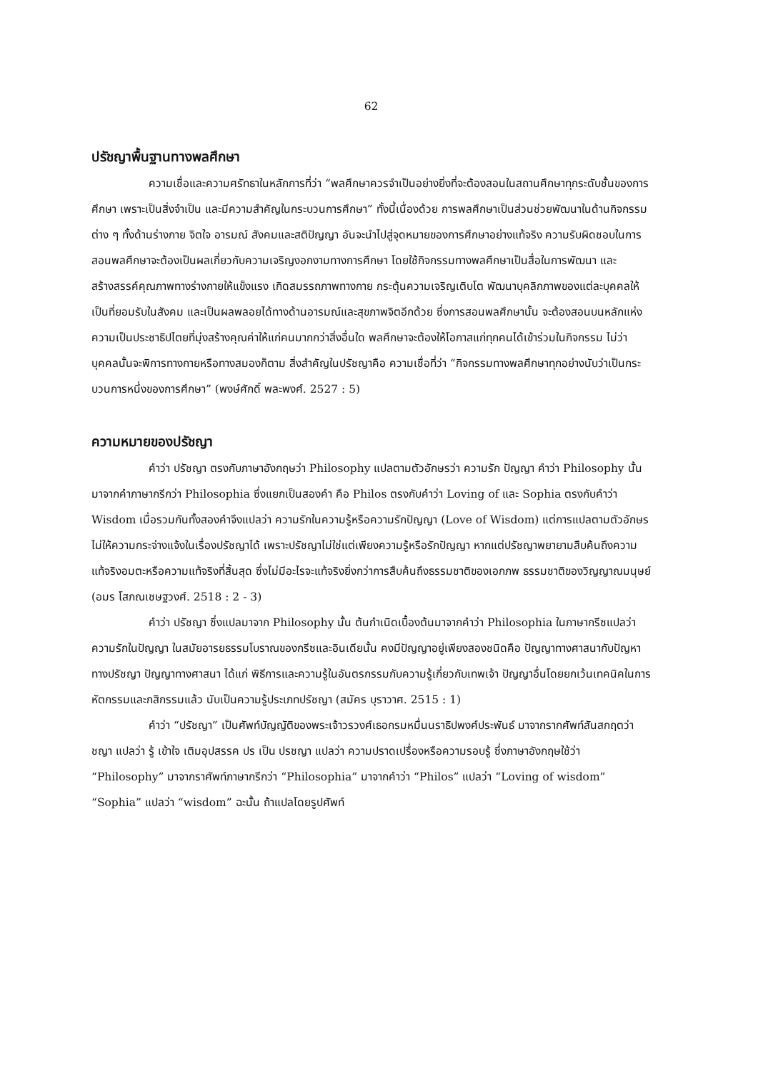62
ปรัชญาพื้นฐานทางพลศึกษา
ความเชื่อและความศรัทธาในหลักการที่ว่า “พลศึกษาควรจำเป็นอย่างยิ่งที่จะต้องสอนในสถานศึกษาทุกระดับชั้นของการศึกษา เพราะเป็นสิ่งจำเป็น และมีความสำคัญในกระบวนการศึกษา” ทั้งนี้เนื่องด้วย การพลศึกษาเป็นส่วนช่วยพัฒนาในด้านกิจกรรมต่าง ๆ ทั้งด้านร่างกาย จิตใจ อารมณ์ สังคมและสติปัญญา อันจะนำไปสู่จุดหมายของการศึกษาอย่างแท้จริง ความรับผิดชอบในการสอนพลศึกษาจะต้องเป็นผลเกี่ยวกับความเจริญงอกงามทางการศึกษา โดยใช้กิจกรรมทางพลศึกษาเป็นสื่อในการพัฒนา และสร้างสรรค์คุณภาพทางร่างกายให้แข็งแรง เกิดสมรรถภาพทางกาย กระตุ้นความเจริญเติบโต พัฒนาบุคลิกภาพของแต่ละบุคคลให้เป็นที่ยอมรับในสังคม และเป็นผลพลอยได้ทางด้านอารมณ์และสุขภาพจิตอีกด้วย ซึ่งการสอนพลศึกษานั้น จะต้องสอนบนหลักแห่งความเป็นประชาธิปไตยที่มุ่งสร้างคุณค่าให้แก่คนมากกว่าสิ่งอื่นใด พลศึกษาจะต้องให้โอกาสแก่ทุกคนได้เข้าร่วมในกิจกรรม ไม่ว่าบุคคลนั้นจะพิการทางกายหรือทางสมองก็ตาม สิ่งสำคัญในปรัชญาคือ ความเชื่อที่ว่า “กิจกรรมทางพลศึกษาทุกอย่างนับว่าเป็นกระบวนการหนึ่งของการศึกษา” (พงษ์ศักดิ์ พละพงศ์. 2527 : 5)
ความหมายของปรัชญา
คำว่า ปรัชญา ตรงกับภาษาอังกฤษว่า Philosophy แปลตามตัวอักษรว่า ความรัก ปัญญา คำว่า Philosophy นั้น มาจากคำภาษากรีกว่า Philosophia ซึ่งแยกเป็นสองคำ คือ Philos ตรงกับคำว่า Loving of และ Sophia ตรงกับคำว่า Wisdom เมื่อรวมกันทั้งสองคำจึงแปลว่า ความรักในความรู้หรือความรักปัญญา (Love of Wisdom) แต่การแปลตามตัวอักษรไม่ให้ความกระจ่างแจ้งในเรื่องปรัชญาได้ เพราะปรัชญาไม่ใช่แต่เพียงความรู้หรือรักปัญญา หากแต่ปรัชญาพยายามสืบค้นถึงความแท้จริงอมตะหรือความแท้จริงที่สิ้นสุด ซึ่งไม่มีอะไรจะแท้จริงยิ่งกว่าการสืบค้นถึงธรรมชาติของเอกภพ ธรรมชาติของวิญญาณมนุษย์ (อมร โสภณเชษฐวงศ์. 2518 : 2 - 3)
คำว่า ปรัชญา ซึ่งแปลมาจาก Philosophy นั้น ต้นกำเนิดเบื้องต้นมาจากคำว่า Philosophia ในภาษากรีซแปลว่า ความรักในปัญญา ในสมัยอารยธรรมโบราณของกรีซและอินเดียนั้น คงมีปัญญาอยู่เพียงสองชนิดคือ ปัญญาทางศาสนากับปัญหาทางปรัชญา ปัญญาทางศาสนา ได้แก่ พิธีการและความรู้ในอันตรกรรมกับความรู้เกี่ยวกับเทพเจ้า ปัญญาอื่นโดยยกเว้นเทคนิคในการ หัตกรรมและกสิกรรมแล้ว นับเป็นความรู้ประเภทปรัชญา (สมัคร บุราวาศ. 2515 : 1)
คำว่า “ปรัชญา” เป็นศัพท์บัญญัติของพระเจ้าวรวงศ์เธอกรมหมื่นนราธิปพงศ์ประพันธ์ มาจากรากศัพท์สันสกฤตว่า ชญา แปลว่า รู้ เข้าใจ เติมอุปสรรค ปร เป็น ปรชญา แปลว่า ความปราดเปรื่องหรือความรอบรู้ ซึ่งภาษาอังกฤษใช้ว่า “Philosophy” มาจากราศัพท์ภาษากรีกว่า “Philosophia” มาจากคำว่า “Philos” แปลว่า “Loving of wisdom” “Sophia” แปลว่า “wisdom” ฉะนั้น ถ้าแปลโดยรูปศัพท์